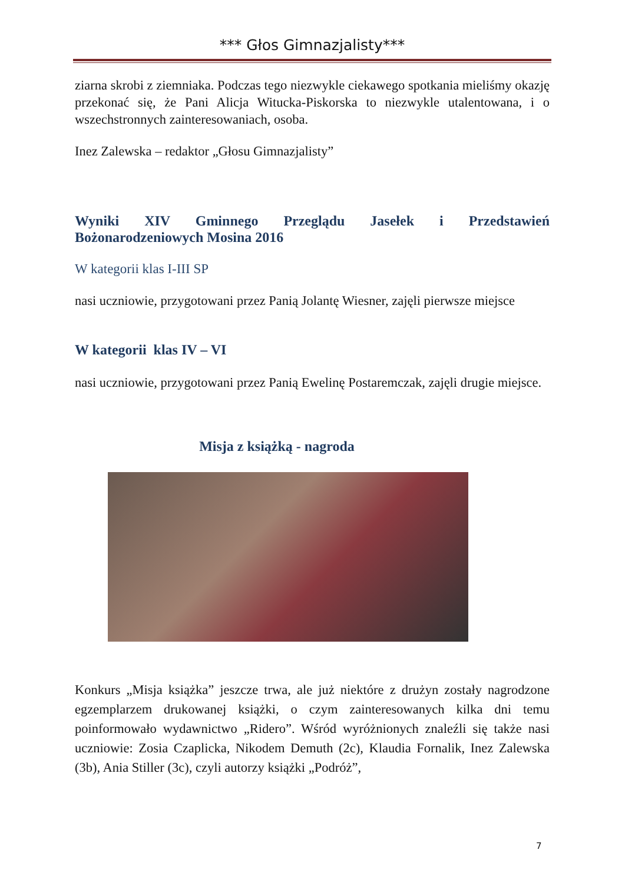*** Głos Gimnazjalisty***
ziarna skrobi z ziemniaka. Podczas tego niezwykle ciekawego spotkania mieliśmy okazję przekonać się, że Pani Alicja Witucka-Piskorska to niezwykle utalentowana, i o wszechstronnych zainteresowaniach, osoba.
Inez Zalewska – redaktor „Głosu Gimnazjalisty”
Wyniki XIV Gminnego Przeglądu Jasełek i Przedstawień Bożonarodzeniowych Mosina 2016
W kategorii klas I-III SP
nasi uczniowie, przygotowani przez Panią Jolantę Wiesner, zajęli pierwsze miejsce
W kategorii klas IV – VI
nasi uczniowie, przygotowani przez Panią Ewelinę Postaremczak, zajęli drugie miejsce.
Misja z książką - nagroda
Konkurs „Misja książka” jeszcze trwa, ale już niektóre z drużyn zostały nagrodzone egzemplarzem drukowanej książki, o czym zainteresowanych kilka dni temu poinformowało wydawnictwo „Ridero”. Wśród wyróżnionych znaleźli się także nasi uczniowie: Zosia Czaplicka, Nikodem Demuth (2c), Klaudia Fornalik, Inez Zalewska (3b), Ania Stiller (3c), czyli autorzy książki „Podróż”,
7